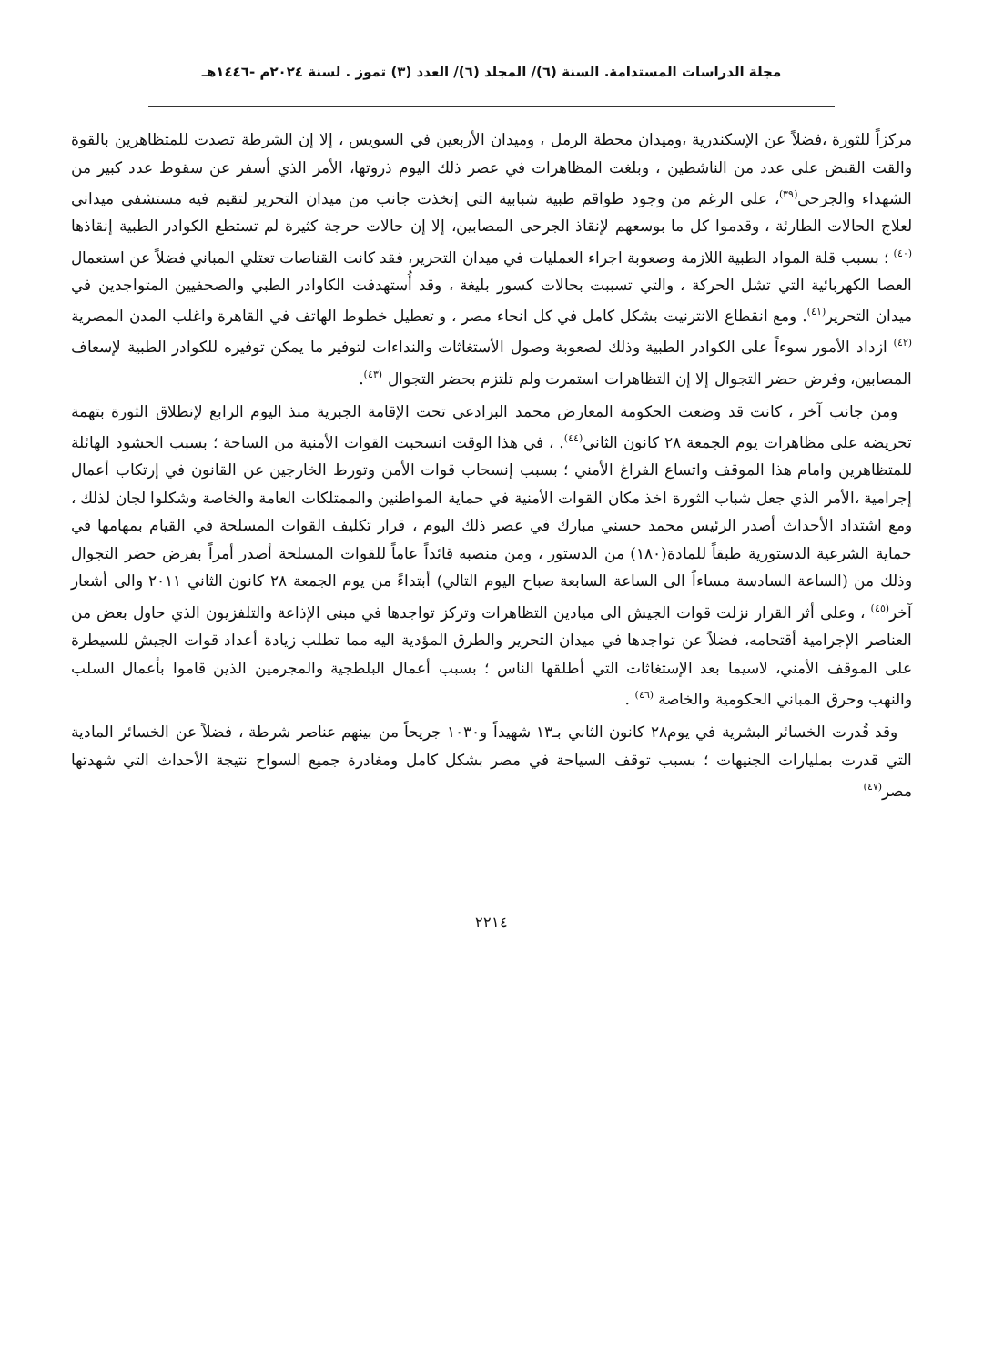مجلة الدراسات المستدامة. السنة (٦)/ المجلد (٦)/ العدد (٣) تموز . لسنة ٢٠٢٤م -١٤٤٦هـ
مركزاً للثورة ،فضلاً عن الإسكندرية ،وميدان محطة الرمل ، وميدان الأربعين في السويس ، إلا إن الشرطة تصدت للمتظاهرين بالقوة والقت القبض على عدد من الناشطين ، وبلغت المظاهرات في عصر ذلك اليوم ذروتها، الأمر الذي أسفر عن سقوط عدد كبير من الشهداء والجرحى<sup>(٣٩)</sup>، على الرغم من وجود طواقم طبية شبابية التي إتخذت جانب من ميدان التحرير لتقيم فيه مستشفى ميداني لعلاج الحالات الطارئة ، وقدموا كل ما بوسعهم لإنقاذ الجرحى المصابين، إلا إن حالات حرجة كثيرة لم تستطع الكوادر الطبية إنقاذها <sup>(٤٠)</sup> ؛ بسبب قلة المواد الطبية اللازمة وصعوبة اجراء العمليات في ميدان التحرير، فقد كانت القناصات تعتلي المباني فضلاً عن استعمال العصا الكهربائية التي تشل الحركة ، والتي تسببت بحالات كسور بليغة ، وقد أُستهدفت الكاوادر الطبي والصحفيين المتواجدين في ميدان التحرير<sup>(٤١)</sup>. ومع انقطاع الانترنيت بشكل كامل في كل انحاء مصر ، و تعطيل خطوط الهاتف في القاهرة واغلب المدن المصرية <sup>(٤٢)</sup> ازداد الأمور سوءاً على الكوادر الطبية وذلك لصعوبة وصول الأستغاثات والنداءات لتوفير ما يمكن توفيره للكوادر الطبية لإسعاف المصابين، وفرض حضر التجوال إلا إن التظاهرات استمرت ولم تلتزم بحضر التجوال <sup>(٤٣)</sup>.
ومن جانب آخر ، كانت قد وضعت الحكومة المعارض محمد البرادعي تحت الإقامة الجبرية منذ اليوم الرابع لإنطلاق الثورة بتهمة تحريضه على مظاهرات يوم الجمعة ٢٨ كانون الثاني<sup>(٤٤)</sup>. ، في هذا الوقت انسحبت القوات الأمنية من الساحة ؛ بسبب الحشود الهائلة للمتظاهرين وامام هذا الموقف واتساع الفراغ الأمني ؛ بسبب إنسحاب قوات الأمن وتورط الخارجين عن القانون في إرتكاب أعمال إجرامية ،الأمر الذي جعل شباب الثورة اخذ مكان القوات الأمنية في حماية المواطنين والممتلكات العامة والخاصة وشكلوا لجان لذلك ، ومع اشتداد الأحداث أصدر الرئيس محمد حسني مبارك في عصر ذلك اليوم ، قرار تكليف القوات المسلحة في القيام بمهامها في حماية الشرعية الدستورية طبقاً للمادة(١٨٠) من الدستور ، ومن منصبه قائداً عاماً للقوات المسلحة أصدر أمراً بفرض حضر التجوال وذلك من (الساعة السادسة مساءاً الى الساعة السابعة صباح اليوم التالي) أبتداءً من يوم الجمعة ٢٨ كانون الثاني ٢٠١١ والى أشعار آخر<sup>(٤٥)</sup> ، وعلى أثر القرار نزلت قوات الجيش الى ميادين التظاهرات وتركز تواجدها في مبنى الإذاعة والتلفزيون الذي حاول بعض من العناصر الإجرامية أقتحامه، فضلاً عن تواجدها في ميدان التحرير والطرق المؤدية اليه مما تطلب زيادة أعداد قوات الجيش للسيطرة على الموقف الأمني، لاسيما بعد الإستغاثات التي أطلقها الناس ؛ بسبب أعمال البلطجية والمجرمين الذين قاموا بأعمال السلب والنهب وحرق المباني الحكومية والخاصة <sup>(٤٦)</sup> .
وقد قُدرت الخسائر البشرية في يوم٢٨ كانون الثاني بـ١٣ شهيداً و١٠٣٠ جريحاً من بينهم عناصر شرطة ، فضلاً عن الخسائر المادية التي قدرت بمليارات الجنيهات ؛ بسبب توقف السياحة في مصر بشكل كامل ومغادرة جميع السواح نتيجة الأحداث التي شهدتها مصر<sup>(٤٧)</sup>
٢٢١٤